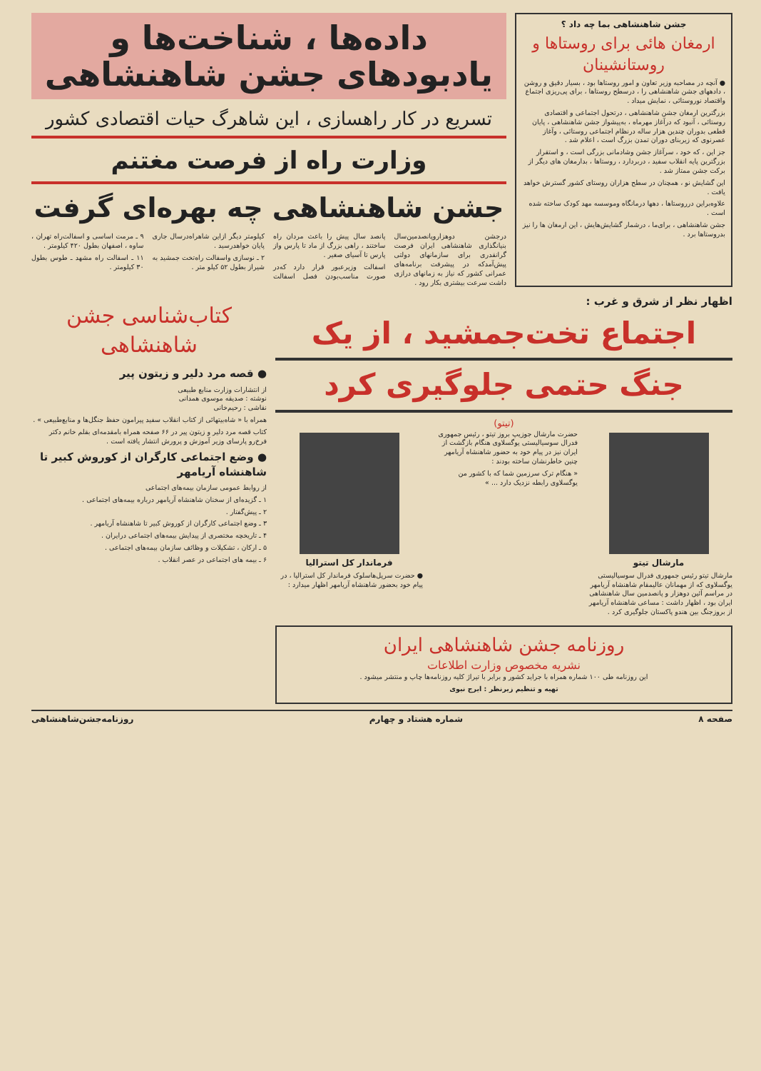جشن شاهنشاهی بما چه داد ؟
ارمغان هائی برای روستاها و روستانشینان
● آنچه در مصاحبه وزیر تعاون و امور روستاها بود ، بسیار دقیق و روشن ، دادههای جشن شاهنشاهی را ، درسطح روستاها ، برای پی‌ریزی اجتماع واقتصاد نوروستائی ، نمایش میداد .
بزرگترین ارمغان جشن شاهنشاهی ، درتحول اجتماعی و اقتصادی روستائی ، آنبود که درآغاز مهرماه ، به‌پیشواز جشن شاهنشاهی ، پایان قطعی بدوران چندین هزار ساله درنظام اجتماعی روستائی ، وآغاز عصرنوی که زیربنای دوران تمدن بزرگ است ، اعلام شد .
جز این ، که خود ، سرآغاز جشن وشادمانی بزرگی است ، و استقرار بزرگترین پایه انقلاب سفید ، دربردارد ، روستاها ، بدارمغان های دیگر از برکت جشن ممتاز شد .
این گشایش نو ، همچنان در سطح هزاران روستای کشور گسترش خواهد یافت .
علاوه‌براین درروستاها ، دهها درمانگاه وموسسه مهد کودک ساخته شده است .
جشن شاهنشاهی ، برای‌ما ، درشمار گشایش‌هایش ، این ارمغان ها را نیز بدروستاها برد .
داده‌ها ، شناخت‌ها و
یادبودهای جشن شاهنشاهی
تسریع در کار راهسازی ، این شاهرگ حیات اقتصادی کشور
وزارت راه از فرصت مغتنم
جشن شاهنشاهی چه بهره‌ای گرفت
درجشن دوهزاروپانصدمین‌سال بنیانگذاری شاهنشاهی ایران فرصت گرانقدری برای سازمانهای دولتی پیش‌آمدکه در پیشرفت برنامه‌های عمرانی کشور که نیاز به زمانهای درازی داشت سرعت بیشتری بکار رود .
پانصد سال پیش را باعث مردان راه ساختند ، راهی بزرگ از ماد تا پارس واز پارس تا آسیای صغیر .
اسفالت وزیرعبور قرار دارد که‌در صورت مناسب‌بودن فصل اسفالت کیلومتر دیگر ازاین شاهراه‌درسال جاری پایان خواهدرسید .
۲ ـ نوسازی واسفالت راه‌تخت جمشید به شیراز بطول ۵۲ کیلو متر .
۹ ـ مرمت اساسی و اسفالت‌راه تهران ، ساوه ، اصفهان بطول ۴۲۰ کیلومتر .
۱۱ ـ اسفالت راه مشهد ـ طوس بطول ۳۰ کیلومتر .
اظهار نظر از شرق و غرب :
اجتماع تخت‌جمشید ، از یک
جنگ حتمی جلوگیری کرد
(تیتو)
مارشال تیتو
مارشال تیتو رئیس جمهوری فدرال سوسیالیستی یوگسلاوی که از مهمانان عالیمقام شاهنشاه آریامهر در مراسم آئین دوهزار و پانصدمین سال شاهنشاهی ایران بود ، اظهار داشت : مساعی شاهنشاه آریامهر از بروزجنگ بین هندو پاکستان جلوگیری کرد .
حضرت مارشال جوزیپ بروز تیتو ، رئیس جمهوری فدرال سوسیالیستی یوگسلاوی هنگام بازگشت از ایران نیز در پیام خود به حضور شاهنشاه آریامهر چنین خاطرنشان ساخته بودند :
« هنگام ترک سرزمین شما که با کشور من یوگسلاوی رابطه نزدیک دارد ... »
فرماندار کل استرالیا
● حضرت سرپل‌هاسلوک فرماندار کل استرالیا ، در پیام خود بحضور شاهنشاه آریامهر اظهار میدارد :
روزنامه جشن شاهنشاهی ایران
نشریه مخصوص وزارت اطلاعات
این روزنامه طی ۱۰۰ شماره همراه با جراید کشور و برابر با تیراژ کلیه روزنامه‌ها چاپ و منتشر میشود .
تهیه و تنظیم زیرنظر : ایرج نبوی
کتاب‌شناسی جشن شاهنشاهی
● قصه مرد دلیر و زیتون پیر
از انتشارات وزارت منابع طبیعی
نوشته : صدیقه موسوی همدانی
نقاشی : رحیم‌خانی
همراه با « شاه‌بیتهائی از کتاب انقلاب سفید پیرامون حفظ جنگل‌ها و منابع‌طبیعی » .
کتاب قصه مرد دلیر و زیتون پیر در ۶۶ صفحه همراه بامقدمه‌ای بقلم خانم دکتر فرخ‌رو پارسای وزیر آموزش و پرورش انتشار یافته است .
● وضع اجتماعی کارگران از کوروش کبیر تا شاهنشاه آریامهر
از روابط عمومی سازمان بیمه‌های اجتماعی
۱ ـ گزیده‌ای از سخنان شاهنشاه آریامهر درباره بیمه‌های اجتماعی .
۲ ـ پیش‌گفتار .
۳ ـ وضع اجتماعی کارگران از کوروش کبیر تا شاهنشاه آریامهر .
۴ ـ تاریخچه مختصری از پیدایش بیمه‌های اجتماعی درایران .
۵ ـ ارکان ، تشکیلات و وظائف سازمان بیمه‌های اجتماعی .
۶ ـ بیمه های اجتماعی در عصر انقلاب .
صفحه ۸ شماره هشتاد و چهارم روزنامه‌جشن‌شاهنشاهی